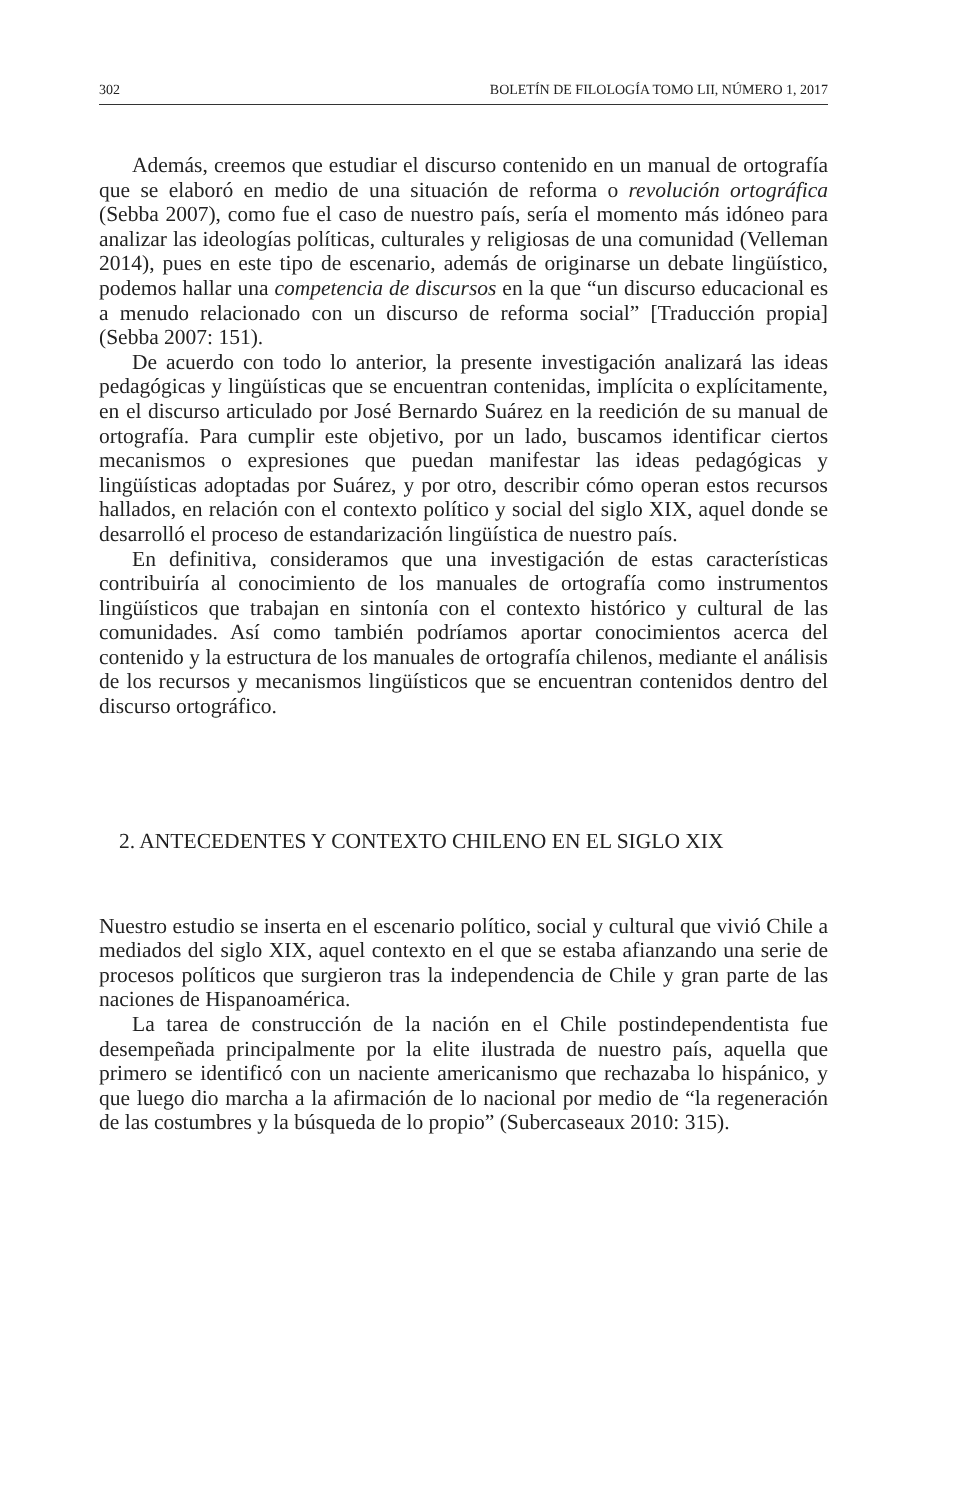302 BOLETÍN DE FILOLOGÍA TOMO LII, NÚMERO 1, 2017
Además, creemos que estudiar el discurso contenido en un manual de ortografía que se elaboró en medio de una situación de reforma o revolución ortográfica (Sebba 2007), como fue el caso de nuestro país, sería el momento más idóneo para analizar las ideologías políticas, culturales y religiosas de una comunidad (Velleman 2014), pues en este tipo de escenario, además de originarse un debate lingüístico, podemos hallar una competencia de discursos en la que “un discurso educacional es a menudo relacionado con un discurso de reforma social” [Traducción propia] (Sebba 2007: 151).
De acuerdo con todo lo anterior, la presente investigación analizará las ideas pedagógicas y lingüísticas que se encuentran contenidas, implícita o explícitamente, en el discurso articulado por José Bernardo Suárez en la reedición de su manual de ortografía. Para cumplir este objetivo, por un lado, buscamos identificar ciertos mecanismos o expresiones que puedan manifestar las ideas pedagógicas y lingüísticas adoptadas por Suárez, y por otro, describir cómo operan estos recursos hallados, en relación con el contexto político y social del siglo XIX, aquel donde se desarrolló el proceso de estandarización lingüística de nuestro país.
En definitiva, consideramos que una investigación de estas características contribuiría al conocimiento de los manuales de ortografía como instrumentos lingüísticos que trabajan en sintonía con el contexto histórico y cultural de las comunidades. Así como también podríamos aportar conocimientos acerca del contenido y la estructura de los manuales de ortografía chilenos, mediante el análisis de los recursos y mecanismos lingüísticos que se encuentran contenidos dentro del discurso ortográfico.
2. ANTECEDENTES Y CONTEXTO CHILENO EN EL SIGLO XIX
Nuestro estudio se inserta en el escenario político, social y cultural que vivió Chile a mediados del siglo XIX, aquel contexto en el que se estaba afianzando una serie de procesos políticos que surgieron tras la independencia de Chile y gran parte de las naciones de Hispanoamérica.
La tarea de construcción de la nación en el Chile postindependentista fue desempeñada principalmente por la elite ilustrada de nuestro país, aquella que primero se identificó con un naciente americanismo que rechazaba lo hispánico, y que luego dio marcha a la afirmación de lo nacional por medio de “la regeneración de las costumbres y la búsqueda de lo propio” (Subercaseaux 2010: 315).